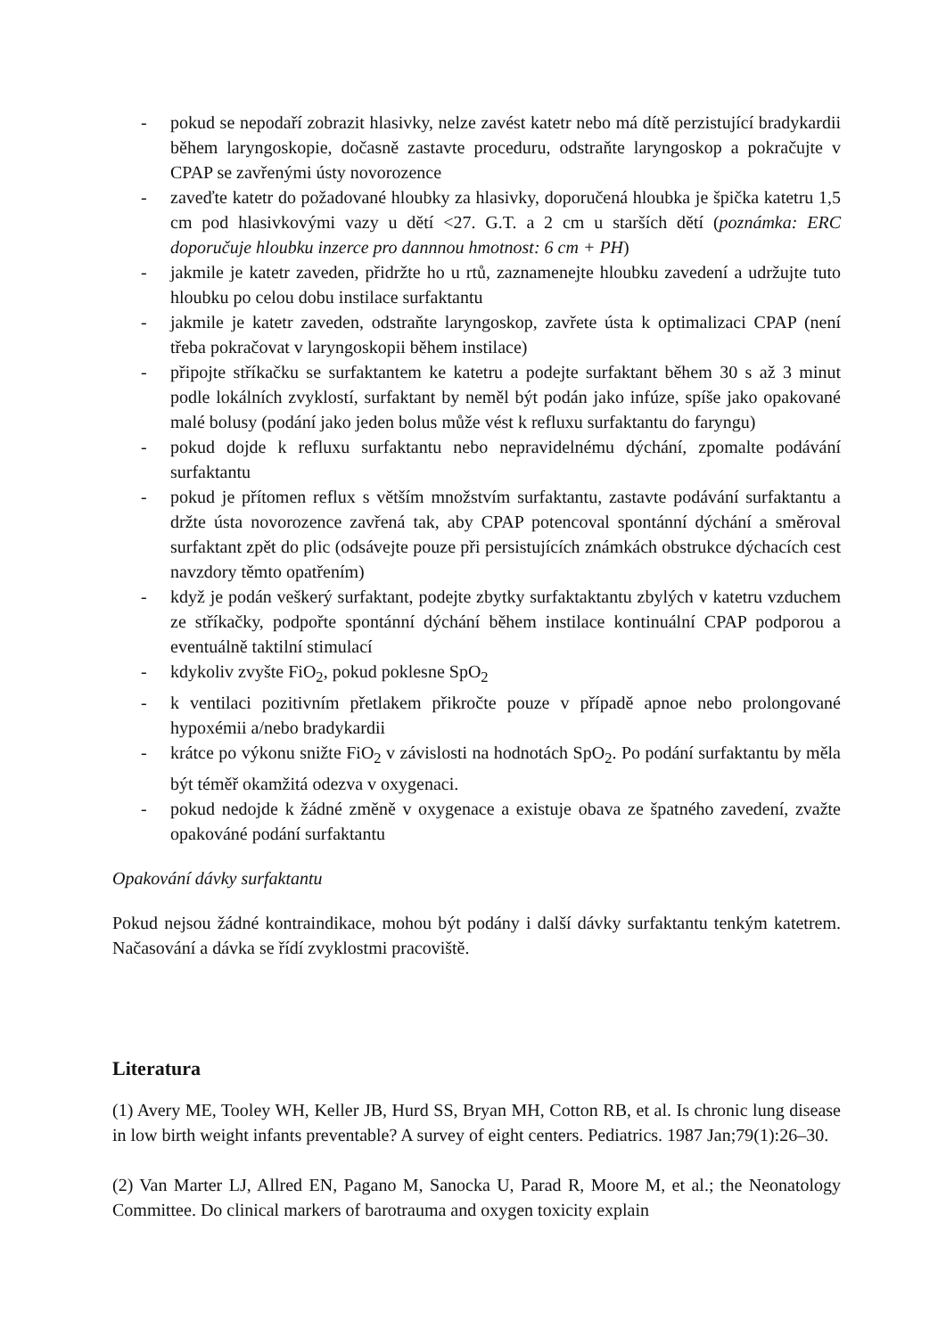- pokud se nepodaří zobrazit hlasivky, nelze zavést katetr nebo má dítě perzistující bradykardii během laryngoskopie, dočasně zastavte proceduru, odstraňte laryngoskop a pokračujte v CPAP se zavřenými ústy novorozence
- zaveďte katetr do požadované hloubky za hlasivky, doporučená hloubka je špička katetru 1,5 cm pod hlasivkovými vazy u dětí <27. G.T. a 2 cm u starších dětí (poznámka: ERC doporučuje hloubku inzerce pro dannnou hmotnost: 6 cm + PH)
- jakmile je katetr zaveden, přidržte ho u rtů, zaznamenejte hloubku zavedení a udržujte tuto hloubku po celou dobu instilace surfaktantu
- jakmile je katetr zaveden, odstraňte laryngoskop, zavřete ústa k optimalizaci CPAP (není třeba pokračovat v laryngoskopii během instilace)
- připojte stříkačku se surfaktantem ke katetru a podejte surfaktant během 30 s až 3 minut podle lokálních zvyklostí, surfaktant by neměl být podán jako infúze, spíše jako opakované malé bolusy (podání jako jeden bolus může vést k refluxu surfaktantu do faryngu)
- pokud dojde k refluxu surfaktantu nebo nepravidelnému dýchání, zpomalte podávání surfaktantu
- pokud je přítomen reflux s větším množstvím surfaktantu, zastavte podávání surfaktantu a držte ústa novorozence zavřená tak, aby CPAP potencoval spontánní dýchání a směroval surfaktant zpět do plic (odsávejte pouze při persistujících známkách obstrukce dýchacích cest navzdory těmto opatřením)
- když je podán veškerý surfaktant, podejte zbytky surfaktaktantu zbylých v katetru vzduchem ze stříkačky, podpořte spontánní dýchání během instilace kontinuální CPAP podporou a eventuálně taktilní stimulací
- kdykoliv zvyšte FiO<sub>2</sub>, pokud poklesne SpO<sub>2</sub>
- k ventilaci pozitivním přetlakem přikročte pouze v případě apnoe nebo prolongované hypoxémii a/nebo bradykardii
- krátce po výkonu snižte FiO<sub>2</sub> v závislosti na hodnotách SpO<sub>2</sub>. Po podání surfaktantu by měla být téměř okamžitá odezva v oxygenaci.
- pokud nedojde k žádné změně v oxygenace a existuje obava ze špatného zavedení, zvažte opakováné podání surfaktantu
Opakování dávky surfaktantu
Pokud nejsou žádné kontraindikace, mohou být podány i další dávky surfaktantu tenkým katetrem. Načasování a dávka se řídí zvyklostmi pracoviště.
Literatura
(1) Avery ME, Tooley WH, Keller JB, Hurd SS, Bryan MH, Cotton RB, et al. Is chronic lung disease in low birth weight infants preventable? A survey of eight centers. Pediatrics. 1987 Jan;79(1):26–30.
(2) Van Marter LJ, Allred EN, Pagano M, Sanocka U, Parad R, Moore M, et al.; the Neonatology Committee. Do clinical markers of barotrauma and oxygen toxicity explain